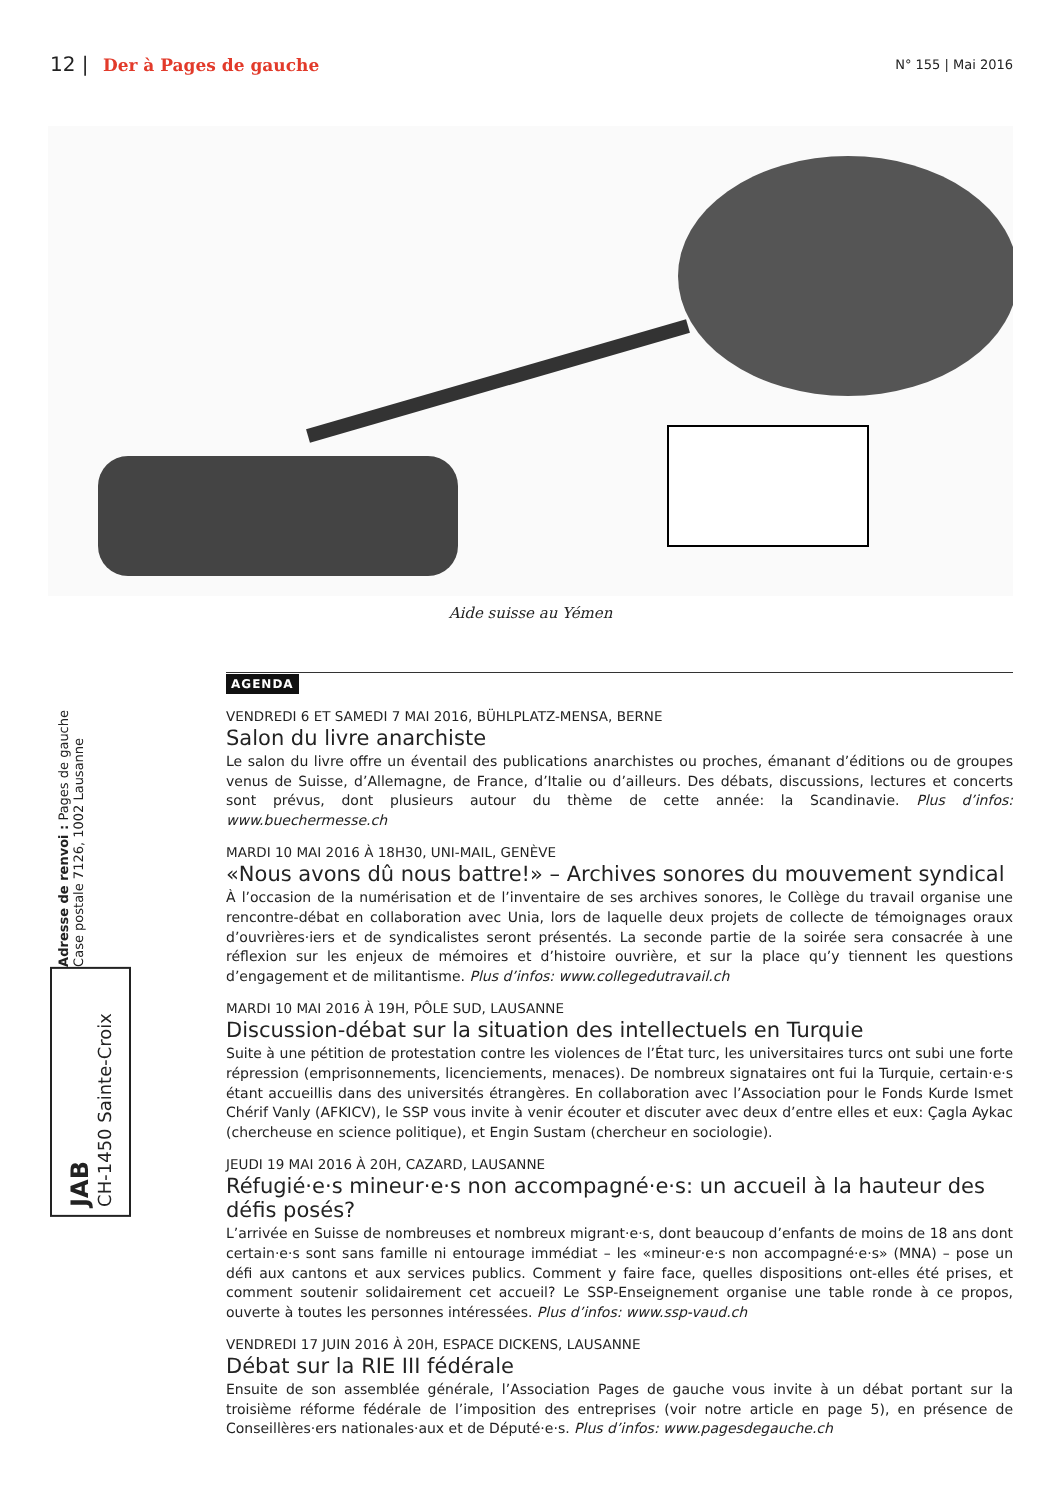12 | Der à Pages de gauche
N° 155 | Mai 2016
Aide suisse au Yémen
AGENDA
VENDREDI 6 ET SAMEDI 7 MAI 2016, BÜHLPLATZ-MENSA, BERNE
Salon du livre anarchiste
Le salon du livre offre un éventail des publications anarchistes ou proches, émanant d’éditions ou de groupes venus de Suisse, d’Allemagne, de France, d’Italie ou d’ailleurs. Des débats, discussions, lectures et concerts sont prévus, dont plusieurs autour du thème de cette année: la Scandinavie. Plus d’infos: www.buechermesse.ch
MARDI 10 MAI 2016 À 18H30, UNI-MAIL, GENÈVE
«Nous avons dû nous battre!» – Archives sonores du mouvement syndical
À l’occasion de la numérisation et de l’inventaire de ses archives sonores, le Collège du travail organise une rencontre-débat en collaboration avec Unia, lors de laquelle deux projets de collecte de témoignages oraux d’ouvrières·iers et de syndicalistes seront présentés. La seconde partie de la soirée sera consacrée à une réflexion sur les enjeux de mémoires et d’histoire ouvrière, et sur la place qu’y tiennent les questions d’engagement et de militantisme. Plus d’infos: www.collegedutravail.ch
MARDI 10 MAI 2016 À 19H, PÔLE SUD, LAUSANNE
Discussion-débat sur la situation des intellectuels en Turquie
Suite à une pétition de protestation contre les violences de l’État turc, les universitaires turcs ont subi une forte répression (emprisonnements, licenciements, menaces). De nombreux signataires ont fui la Turquie, certain·e·s étant accueillis dans des universités étrangères. En collaboration avec l’Association pour le Fonds Kurde Ismet Chérif Vanly (AFKICV), le SSP vous invite à venir écouter et discuter avec deux d’entre elles et eux: Çagla Aykac (chercheuse en science politique), et Engin Sustam (chercheur en sociologie).
JEUDI 19 MAI 2016 À 20H, CAZARD, LAUSANNE
Réfugié·e·s mineur·e·s non accompagné·e·s: un accueil à la hauteur des défis posés?
L’arrivée en Suisse de nombreuses et nombreux migrant·e·s, dont beaucoup d’enfants de moins de 18 ans dont certain·e·s sont sans famille ni entourage immédiat – les «mineur·e·s non accompagné·e·s» (MNA) – pose un défi aux cantons et aux services publics. Comment y faire face, quelles dispositions ont-elles été prises, et comment soutenir solidairement cet accueil? Le SSP-Enseignement organise une table ronde à ce propos, ouverte à toutes les personnes intéressées. Plus d’infos: www.ssp-vaud.ch
VENDREDI 17 JUIN 2016 À 20H, ESPACE DICKENS, LAUSANNE
Débat sur la RIE III fédérale
Ensuite de son assemblée générale, l’Association Pages de gauche vous invite à un débat portant sur la troisième réforme fédérale de l’imposition des entreprises (voir notre article en page 5), en présence de Conseillères·ers nationales·aux et de Député·e·s. Plus d’infos: www.pagesdegauche.ch
JAB
CH-1450 Sainte-Croix
Adresse de renvoi : Pages de gauche
Case postale 7126, 1002 Lausanne